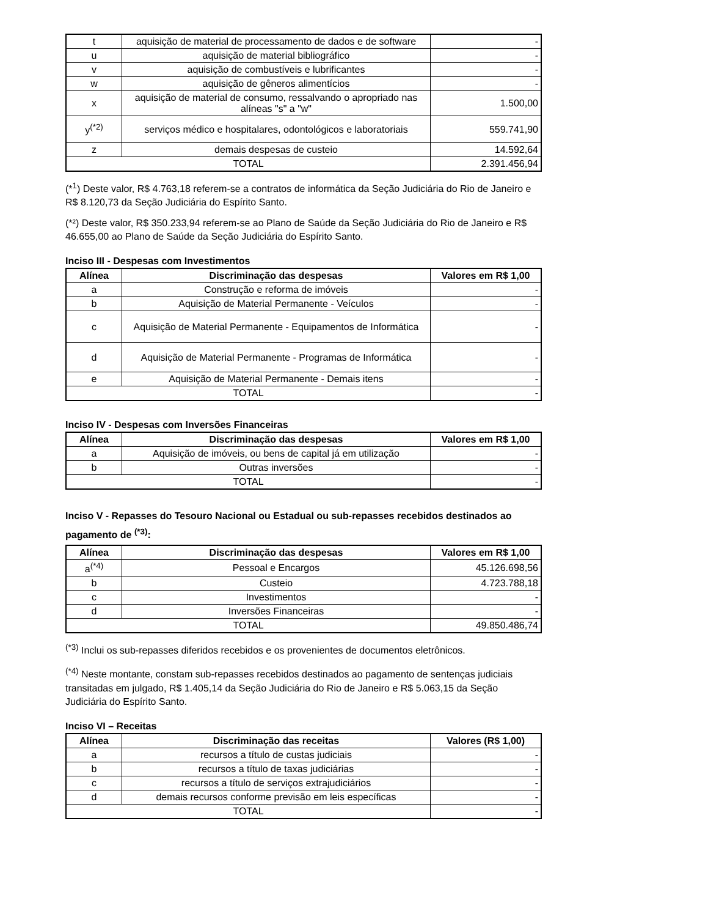| t | aquisição de material de processamento de dados e de software | - |
| u | aquisição de material bibliográfico | - |
| v | aquisição de combustíveis e lubrificantes | - |
| w | aquisição de gêneros alimentícios | - |
| x | aquisição de material de consumo, ressalvando o apropriado nas alíneas "s" a "w" | 1.500,00 |
| y<sup>(*2)</sup> | serviços médico e hospitalares, odontológicos e laboratoriais | 559.741,90 |
| z | demais despesas de custeio | 14.592,64 |
| TOTAL | | 2.391.456,94 |
(*<sup>1</sup>) Deste valor, R$ 4.763,18 referem-se a contratos de informática da Seção Judiciária do Rio de Janeiro e R$ 8.120,73 da Seção Judiciária do Espírito Santo.
(*²) Deste valor, R$ 350.233,94 referem-se ao Plano de Saúde da Seção Judiciária do Rio de Janeiro e R$ 46.655,00 ao Plano de Saúde da Seção Judiciária do Espírito Santo.
Inciso III - Despesas com Investimentos
| Alínea | Discriminação das despesas | Valores em R$ 1,00 |
| --- | --- | --- |
| a | Construção e reforma de imóveis | - |
| b | Aquisição de Material Permanente - Veículos | - |
| c | Aquisição de Material Permanente - Equipamentos de Informática | - |
| d | Aquisição de Material Permanente - Programas de Informática | - |
| e | Aquisição de Material Permanente - Demais itens | - |
| TOTAL | | - |
Inciso IV - Despesas com Inversões Financeiras
| Alínea | Discriminação das despesas | Valores em R$ 1,00 |
| --- | --- | --- |
| a | Aquisição de imóveis, ou bens de capital já em utilização | - |
| b | Outras inversões | - |
| TOTAL | | - |
Inciso V - Repasses do Tesouro Nacional ou Estadual ou sub-repasses recebidos destinados ao pagamento de <sup>(*3)</sup>:
| Alínea | Discriminação das despesas | Valores em R$ 1,00 |
| --- | --- | --- |
| a<sup>(*4)</sup> | Pessoal e Encargos | 45.126.698,56 |
| b | Custeio | 4.723.788,18 |
| c | Investimentos | - |
| d | Inversões Financeiras | - |
| TOTAL | | 49.850.486,74 |
<sup>(*3)</sup> Inclui os sub-repasses diferidos recebidos e os provenientes de documentos eletrônicos.
<sup>(*4)</sup> Neste montante, constam sub-repasses recebidos destinados ao pagamento de sentenças judiciais transitadas em julgado, R$ 1.405,14 da Seção Judiciária do Rio de Janeiro e R$ 5.063,15 da Seção Judiciária do Espírito Santo.
Inciso VI – Receitas
| Alínea | Discriminação das receitas | Valores (R$ 1,00) |
| --- | --- | --- |
| a | recursos a título de custas judiciais | - |
| b | recursos a título de taxas judiciárias | - |
| c | recursos a título de serviços extrajudiciários | - |
| d | demais recursos conforme previsão em leis específicas | - |
| TOTAL | | - |